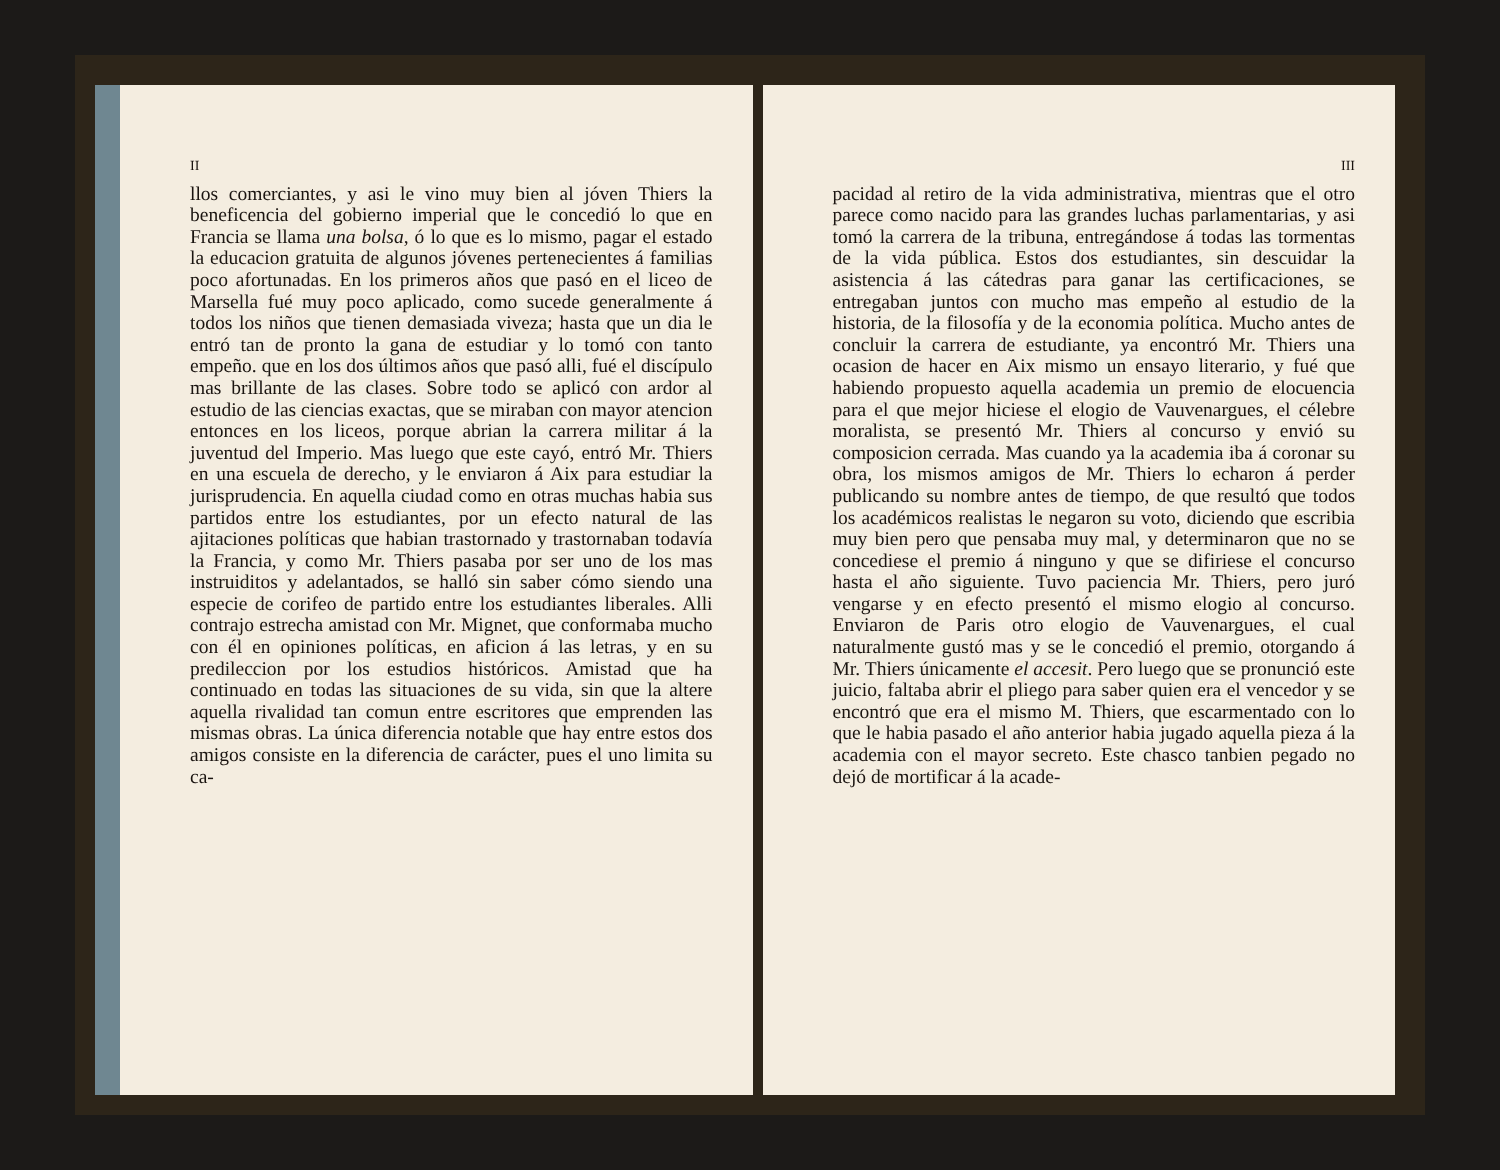II
llos comerciantes, y asi le vino muy bien al jóven Thiers la beneficencia del gobierno imperial que le concedió lo que en Francia se llama una bolsa, ó lo que es lo mismo, pagar el estado la educacion gratuita de algunos jóvenes pertenecientes á familias poco afortunadas. En los primeros años que pasó en el liceo de Marsella fué muy poco aplicado, como sucede generalmente á todos los niños que tienen demasiada viveza; hasta que un dia le entró tan de pronto la gana de estudiar y lo tomó con tanto empeño. que en los dos últimos años que pasó alli, fué el discípulo mas brillante de las clases. Sobre todo se aplicó con ardor al estudio de las ciencias exactas, que se miraban con mayor atencion entonces en los liceos, porque abrian la carrera militar á la juventud del Imperio. Mas luego que este cayó, entró Mr. Thiers en una escuela de derecho, y le enviaron á Aix para estudiar la jurisprudencia. En aquella ciudad como en otras muchas habia sus partidos entre los estudiantes, por un efecto natural de las ajitaciones políticas que habian trastornado y trastornaban todavía la Francia, y como Mr. Thiers pasaba por ser uno de los mas instruiditos y adelantados, se halló sin saber cómo siendo una especie de corifeo de partido entre los estudiantes liberales. Alli contrajo estrecha amistad con Mr. Mignet, que conformaba mucho con él en opiniones políticas, en aficion á las letras, y en su predileccion por los estudios históricos. Amistad que ha continuado en todas las situaciones de su vida, sin que la altere aquella rivalidad tan comun entre escritores que emprenden las mismas obras. La única diferencia notable que hay entre estos dos amigos consiste en la diferencia de carácter, pues el uno limita su ca-
III
pacidad al retiro de la vida administrativa, mientras que el otro parece como nacido para las grandes luchas parlamentarias, y asi tomó la carrera de la tribuna, entregándose á todas las tormentas de la vida pública. Estos dos estudiantes, sin descuidar la asistencia á las cátedras para ganar las certificaciones, se entregaban juntos con mucho mas empeño al estudio de la historia, de la filosofía y de la economia política. Mucho antes de concluir la carrera de estudiante, ya encontró Mr. Thiers una ocasion de hacer en Aix mismo un ensayo literario, y fué que habiendo propuesto aquella academia un premio de elocuencia para el que mejor hiciese el elogio de Vauvenargues, el célebre moralista, se presentó Mr. Thiers al concurso y envió su composicion cerrada. Mas cuando ya la academia iba á coronar su obra, los mismos amigos de Mr. Thiers lo echaron á perder publicando su nombre antes de tiempo, de que resultó que todos los académicos realistas le negaron su voto, diciendo que escribia muy bien pero que pensaba muy mal, y determinaron que no se concediese el premio á ninguno y que se difiriese el concurso hasta el año siguiente. Tuvo paciencia Mr. Thiers, pero juró vengarse y en efecto presentó el mismo elogio al concurso. Enviaron de Paris otro elogio de Vauvenargues, el cual naturalmente gustó mas y se le concedió el premio, otorgando á Mr. Thiers únicamente el accesit. Pero luego que se pronunció este juicio, faltaba abrir el pliego para saber quien era el vencedor y se encontró que era el mismo M. Thiers, que escarmentado con lo que le habia pasado el año anterior habia jugado aquella pieza á la academia con el mayor secreto. Este chasco tanbien pegado no dejó de mortificar á la acade-